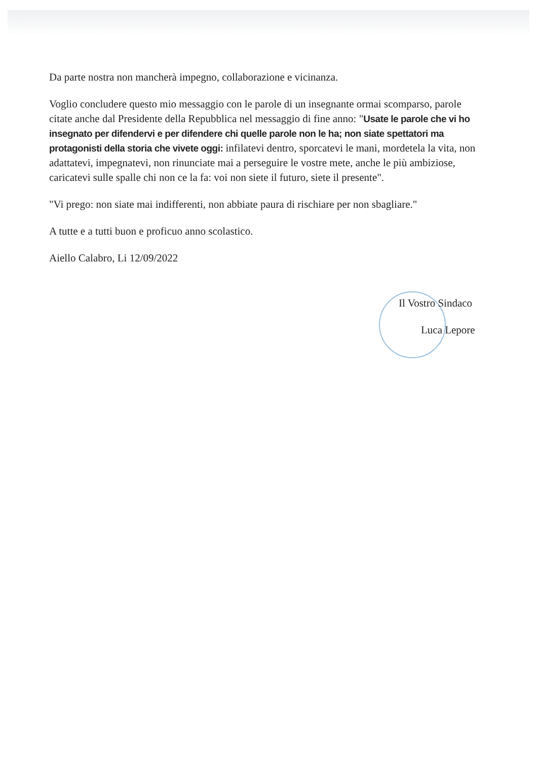Da parte nostra non mancherà impegno, collaborazione e vicinanza.
Voglio concludere questo mio messaggio con le parole di un insegnante ormai scomparso, parole citate anche dal Presidente della Repubblica nel messaggio di fine anno: "Usate le parole che vi ho insegnato per difendervi e per difendere chi quelle parole non le ha; non siate spettatori ma protagonisti della storia che vivete oggi: infilatevi dentro, sporcatevi le mani, mordetela la vita, non adattatevi, impegnatevi, non rinunciate mai a perseguire le vostre mete, anche le più ambiziose, caricatevi sulle spalle chi non ce la fa: voi non siete il futuro, siete il presente".
"Vi prego: non siate mai indifferenti, non abbiate paura di rischiare per non sbagliare."
A tutte e a tutti buon e proficuo anno scolastico.
Aiello Calabro, Li 12/09/2022
Il Vostro Sindaco
Luca Lepore